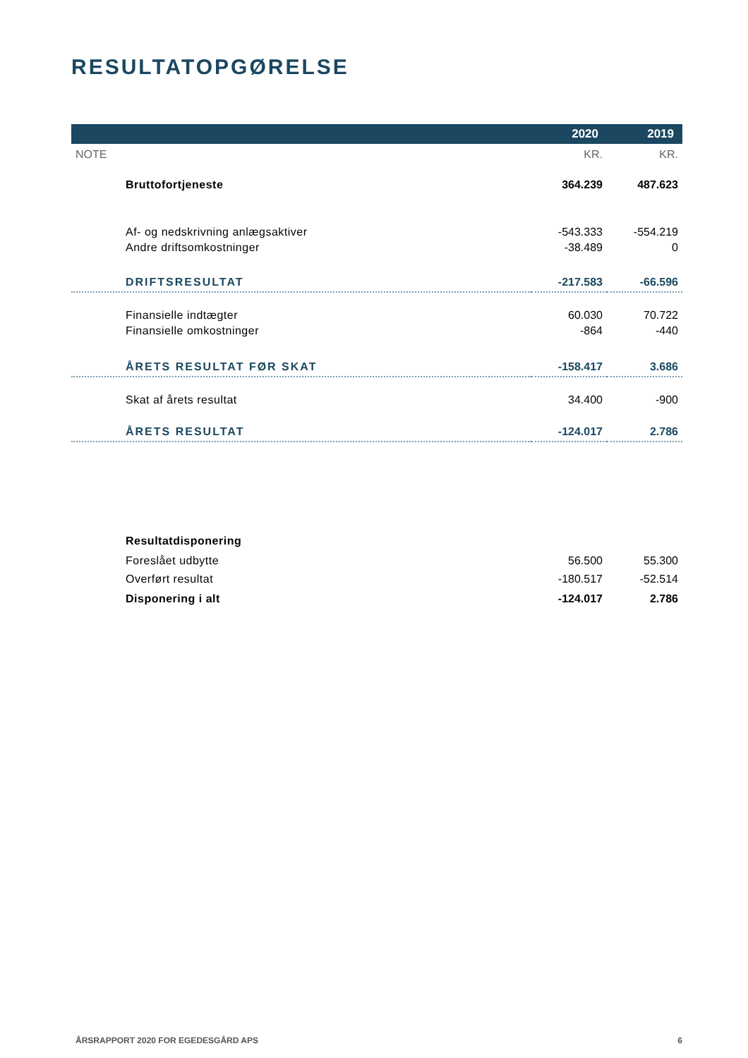RESULTATOPGØRELSE
| | 2020 | 2019 |
| --- | --- | --- |
| NOTE | KR. | KR. |
| Bruttofortjeneste | 364.239 | 487.623 |
| Af- og nedskrivning anlægsaktiver | -543.333 | -554.219 |
| Andre driftsomkostninger | -38.489 | 0 |
| DRIFTSRESULTAT | -217.583 | -66.596 |
| Finansielle indtægter | 60.030 | 70.722 |
| Finansielle omkostninger | -864 | -440 |
| ÅRETS RESULTAT FØR SKAT | -158.417 | 3.686 |
| Skat af årets resultat | 34.400 | -900 |
| ÅRETS RESULTAT | -124.017 | 2.786 |
| Resultatdisponering | | |
| Foreslået udbytte | 56.500 | 55.300 |
| Overført resultat | -180.517 | -52.514 |
| Disponering i alt | -124.017 | 2.786 |
ÅRSRAPPORT 2020 FOR EGEDESGÅRD APS 6